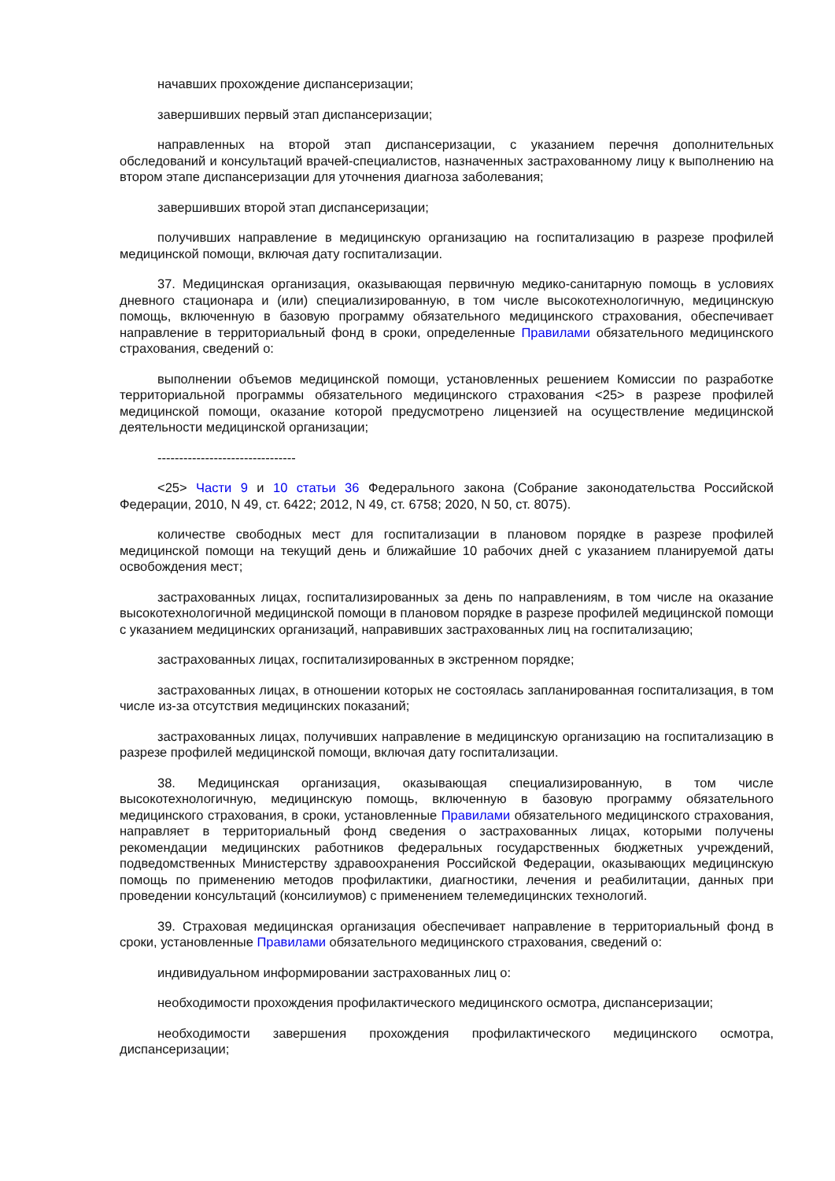начавших прохождение диспансеризации;
завершивших первый этап диспансеризации;
направленных на второй этап диспансеризации, с указанием перечня дополнительных обследований и консультаций врачей-специалистов, назначенных застрахованному лицу к выполнению на втором этапе диспансеризации для уточнения диагноза заболевания;
завершивших второй этап диспансеризации;
получивших направление в медицинскую организацию на госпитализацию в разрезе профилей медицинской помощи, включая дату госпитализации.
37. Медицинская организация, оказывающая первичную медико-санитарную помощь в условиях дневного стационара и (или) специализированную, в том числе высокотехнологичную, медицинскую помощь, включенную в базовую программу обязательного медицинского страхования, обеспечивает направление в территориальный фонд в сроки, определенные Правилами обязательного медицинского страхования, сведений о:
выполнении объемов медицинской помощи, установленных решением Комиссии по разработке территориальной программы обязательного медицинского страхования <25> в разрезе профилей медицинской помощи, оказание которой предусмотрено лицензией на осуществление медицинской деятельности медицинской организации;
--------------------------------
<25> Части 9 и 10 статьи 36 Федерального закона (Собрание законодательства Российской Федерации, 2010, N 49, ст. 6422; 2012, N 49, ст. 6758; 2020, N 50, ст. 8075).
количестве свободных мест для госпитализации в плановом порядке в разрезе профилей медицинской помощи на текущий день и ближайшие 10 рабочих дней с указанием планируемой даты освобождения мест;
застрахованных лицах, госпитализированных за день по направлениям, в том числе на оказание высокотехнологичной медицинской помощи в плановом порядке в разрезе профилей медицинской помощи с указанием медицинских организаций, направивших застрахованных лиц на госпитализацию;
застрахованных лицах, госпитализированных в экстренном порядке;
застрахованных лицах, в отношении которых не состоялась запланированная госпитализация, в том числе из-за отсутствия медицинских показаний;
застрахованных лицах, получивших направление в медицинскую организацию на госпитализацию в разрезе профилей медицинской помощи, включая дату госпитализации.
38. Медицинская организация, оказывающая специализированную, в том числе высокотехнологичную, медицинскую помощь, включенную в базовую программу обязательного медицинского страхования, в сроки, установленные Правилами обязательного медицинского страхования, направляет в территориальный фонд сведения о застрахованных лицах, которыми получены рекомендации медицинских работников федеральных государственных бюджетных учреждений, подведомственных Министерству здравоохранения Российской Федерации, оказывающих медицинскую помощь по применению методов профилактики, диагностики, лечения и реабилитации, данных при проведении консультаций (консилиумов) с применением телемедицинских технологий.
39. Страховая медицинская организация обеспечивает направление в территориальный фонд в сроки, установленные Правилами обязательного медицинского страхования, сведений о:
индивидуальном информировании застрахованных лиц о:
необходимости прохождения профилактического медицинского осмотра, диспансеризации;
необходимости завершения прохождения профилактического медицинского осмотра, диспансеризации;